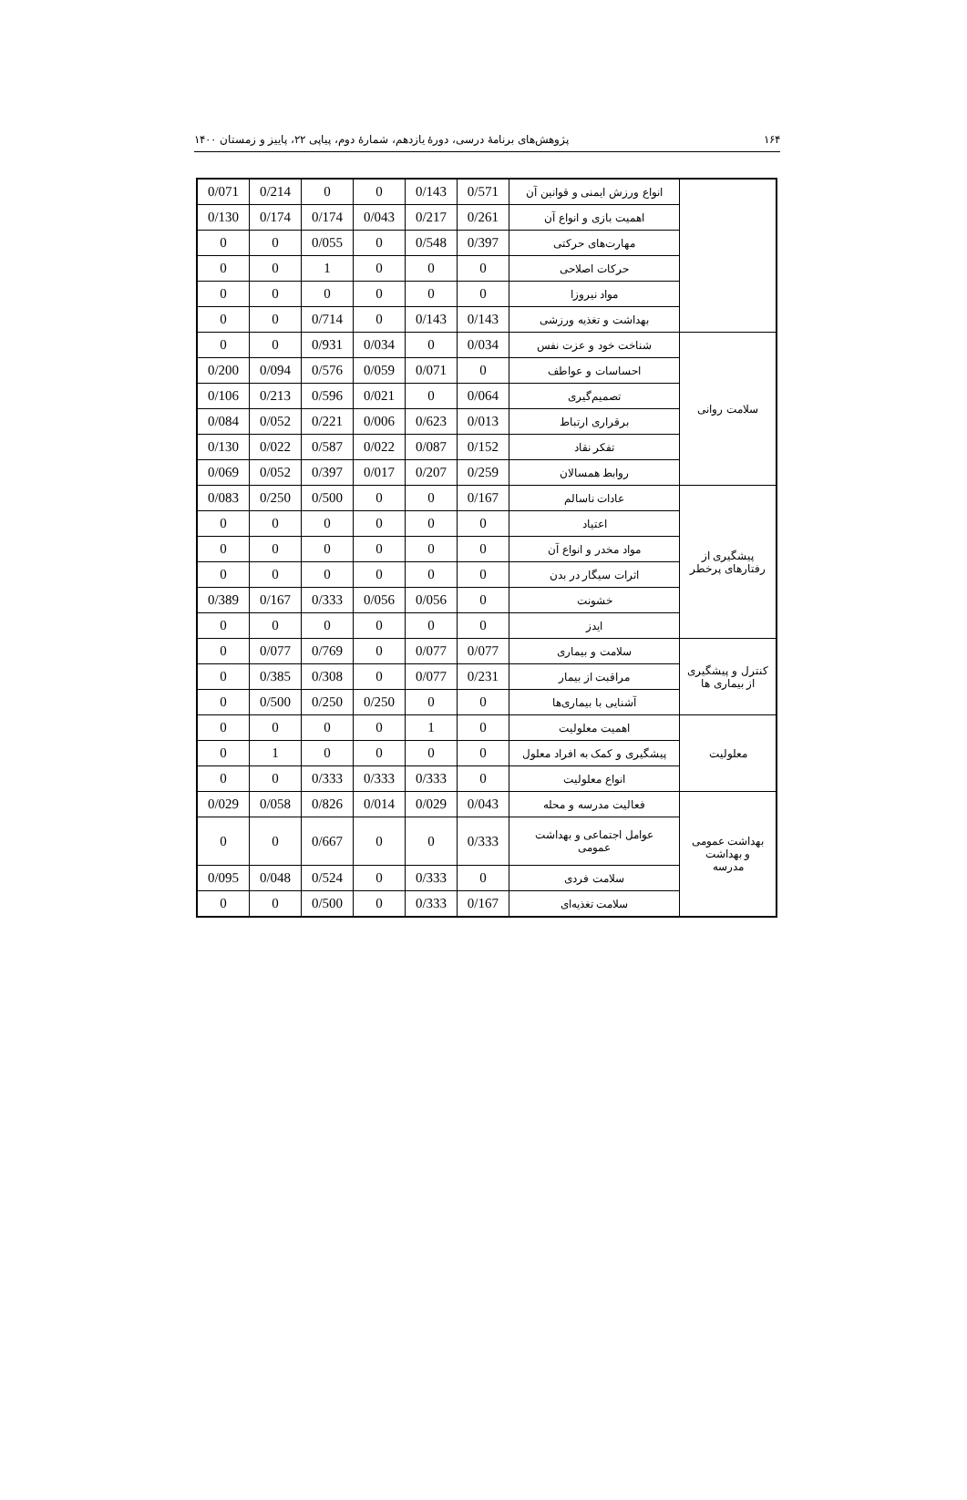۱۶۴ پژوهش‌های برنامهٔ درسی، دورهٔ یازدهم، شمارهٔ دوم، پیاپی ۲۲، پاییز و زمستان ۱۴۰۰
| | انواع ورزش ایمنی و قوانین آن | 0/571 | 0/143 | 0 | 0 | 0/214 | 0/071 |
| | اهمیت بازی و انواع آن | 0/261 | 0/217 | 0/043 | 0/174 | 0/174 | 0/130 |
| | مهارت‌های حرکتی | 0/397 | 0/548 | 0 | 0/055 | 0 | 0 |
| | حرکات اصلاحی | 0 | 0 | 0 | 1 | 0 | 0 |
| | مواد نیروزا | 0 | 0 | 0 | 0 | 0 | 0 |
| | بهداشت و تغذیه ورزشی | 0/143 | 0/143 | 0 | 0/714 | 0 | 0 |
| سلامت روانی | شناخت خود و عزت نفس | 0/034 | 0 | 0/034 | 0/931 | 0 | 0 |
| | احساسات و عواطف | 0 | 0/071 | 0/059 | 0/576 | 0/094 | 0/200 |
| | تصمیم‌گیری | 0/064 | 0 | 0/021 | 0/596 | 0/213 | 0/106 |
| | برقراری ارتباط | 0/013 | 0/623 | 0/006 | 0/221 | 0/052 | 0/084 |
| | تفکر نقاد | 0/152 | 0/087 | 0/022 | 0/587 | 0/022 | 0/130 |
| | روابط همسالان | 0/259 | 0/207 | 0/017 | 0/397 | 0/052 | 0/069 |
| پیشگیری از رفتارهای پرخطر | عادات ناسالم | 0/167 | 0 | 0 | 0/500 | 0/250 | 0/083 |
| | اعتیاد | 0 | 0 | 0 | 0 | 0 | 0 |
| | مواد مخدر و انواع آن | 0 | 0 | 0 | 0 | 0 | 0 |
| | اثرات سیگار در بدن | 0 | 0 | 0 | 0 | 0 | 0 |
| | خشونت | 0 | 0/056 | 0/056 | 0/333 | 0/167 | 0/389 |
| | ایدز | 0 | 0 | 0 | 0 | 0 | 0 |
| کنترل و پیشگیری از بیماری ها | سلامت و بیماری | 0/077 | 0/077 | 0 | 0/769 | 0/077 | 0 |
| | مراقبت از بیمار | 0/231 | 0/077 | 0 | 0/308 | 0/385 | 0 |
| | آشنایی با بیماری‌ها | 0 | 0 | 0/250 | 0/250 | 0/500 | 0 |
| معلولیت | اهمیت معلولیت | 0 | 1 | 0 | 0 | 0 | 0 |
| | پیشگیری و کمک به افراد معلول | 0 | 0 | 0 | 0 | 1 | 0 |
| | انواع معلولیت | 0 | 0/333 | 0/333 | 0/333 | 0 | 0 |
| بهداشت عمومی و بهداشت مدرسه | فعالیت مدرسه و محله | 0/043 | 0/029 | 0/014 | 0/826 | 0/058 | 0/029 |
| | عوامل اجتماعی و بهداشت عمومی | 0/333 | 0 | 0 | 0/667 | 0 | 0 |
| | سلامت فردی | 0 | 0/333 | 0 | 0/524 | 0/048 | 0/095 |
| | سلامت تغذیه‌ای | 0/167 | 0/333 | 0 | 0/500 | 0 | 0 |